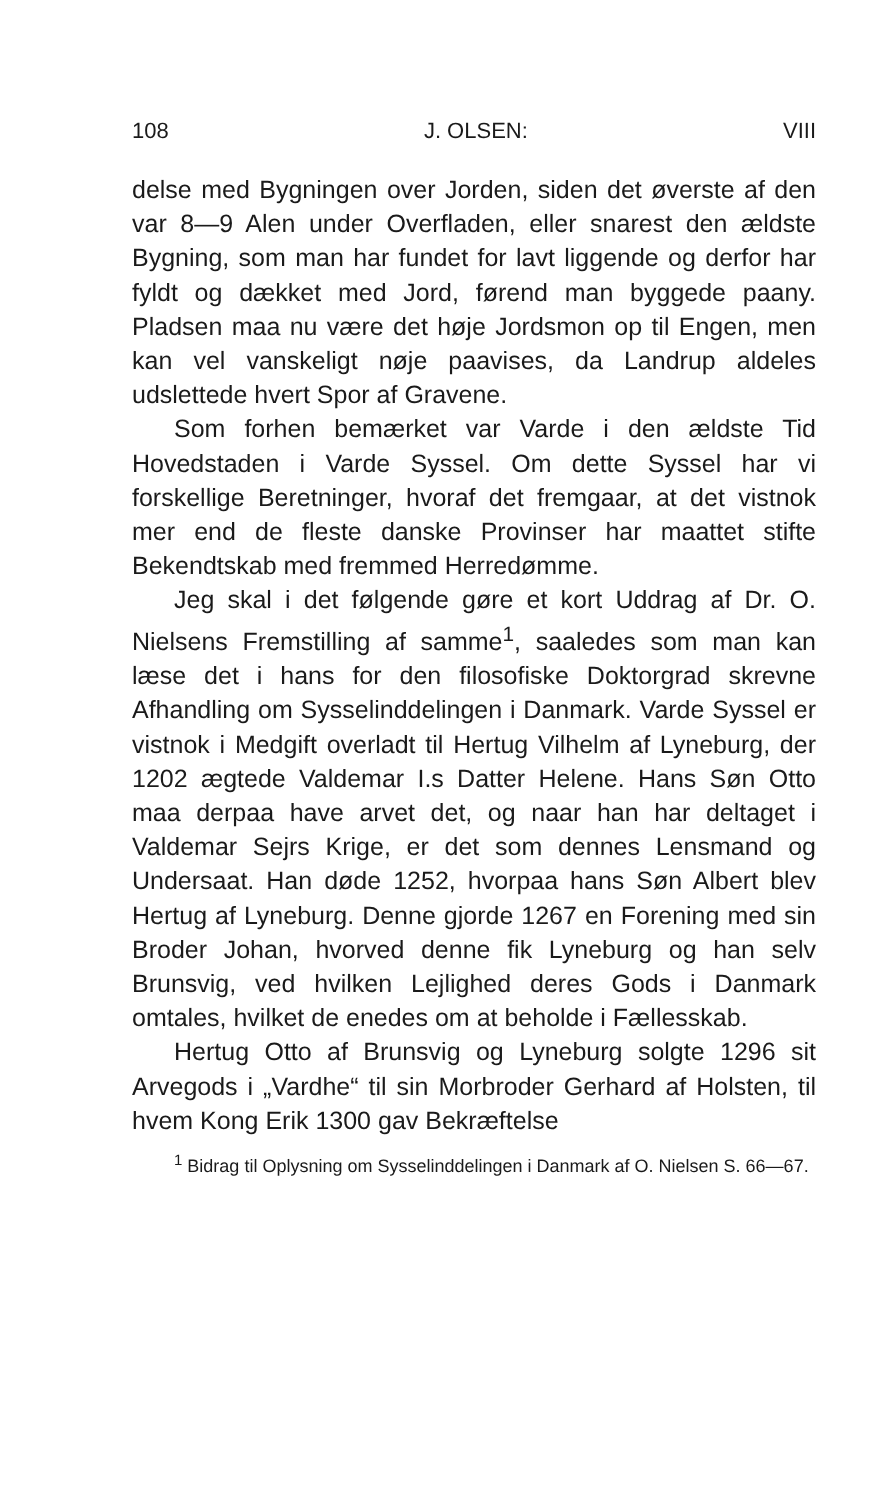108 J. OLSEN: VIII
delse med Bygningen over Jorden, siden det øverste af den var 8—9 Alen under Overfladen, eller snarest den ældste Bygning, som man har fundet for lavt liggende og derfor har fyldt og dækket med Jord, førend man byggede paany. Pladsen maa nu være det høje Jordsmon op til Engen, men kan vel vanskeligt nøje paavises, da Landrup aldeles udslettede hvert Spor af Gravene.
Som forhen bemærket var Varde i den ældste Tid Hovedstaden i Varde Syssel. Om dette Syssel har vi forskellige Beretninger, hvoraf det fremgaar, at det vistnok mer end de fleste danske Provinser har maattet stifte Bekendtskab med fremmed Herredømme.
Jeg skal i det følgende gøre et kort Uddrag af Dr. O. Nielsens Fremstilling af samme<sup>1</sup>, saaledes som man kan læse det i hans for den filosofiske Doktorgrad skrevne Afhandling om Sysselinddelingen i Danmark. Varde Syssel er vistnok i Medgift overladt til Hertug Vilhelm af Lyneburg, der 1202 ægtede Valdemar I.s Datter Helene. Hans Søn Otto maa derpaa have arvet det, og naar han har deltaget i Valdemar Sejrs Krige, er det som dennes Lensmand og Undersaat. Han døde 1252, hvorpaa hans Søn Albert blev Hertug af Lyneburg. Denne gjorde 1267 en Forening med sin Broder Johan, hvorved denne fik Lyneburg og han selv Brunsvig, ved hvilken Lejlighed deres Gods i Danmark omtales, hvilket de enedes om at beholde i Fællesskab.
Hertug Otto af Brunsvig og Lyneburg solgte 1296 sit Arvegods i „Vardhe“ til sin Morbroder Gerhard af Holsten, til hvem Kong Erik 1300 gav Bekræftelse
<sup>1</sup> Bidrag til Oplysning om Sysselinddelingen i Danmark af O. Nielsen S. 66—67.